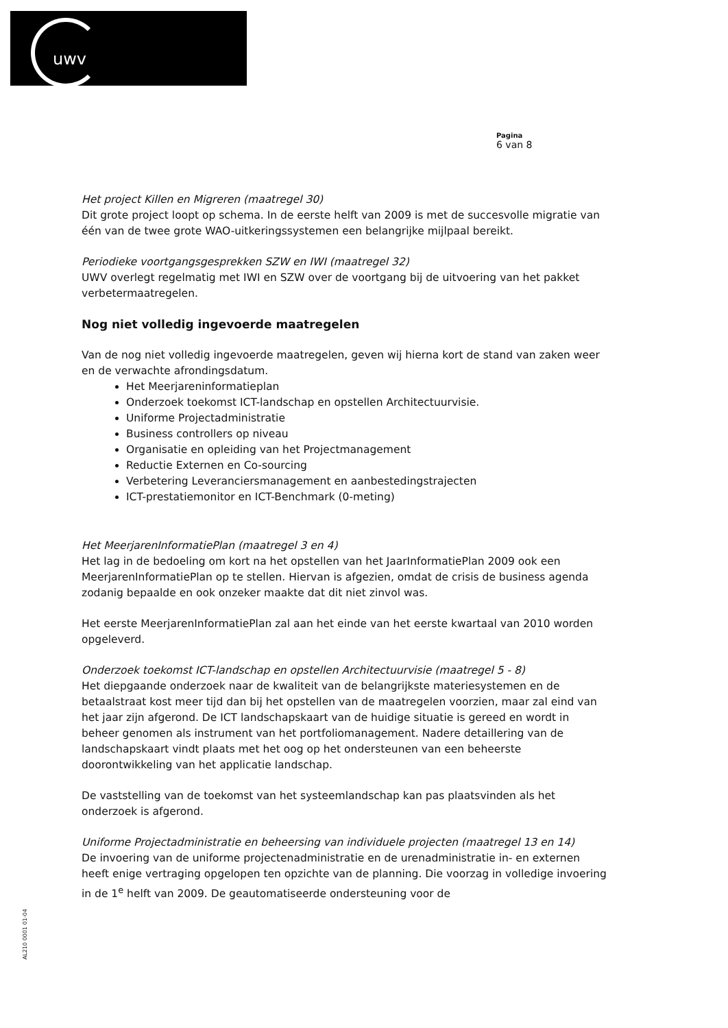uwv
Pagina
6 van 8
Het project Killen en Migreren (maatregel 30)
Dit grote project loopt op schema. In de eerste helft van 2009 is met de succesvolle migratie van één van de twee grote WAO-uitkeringssystemen een belangrijke mijlpaal bereikt.
Periodieke voortgangsgesprekken SZW en IWI (maatregel 32)
UWV overlegt regelmatig met IWI en SZW over de voortgang bij de uitvoering van het pakket verbetermaatregelen.
Nog niet volledig ingevoerde maatregelen
Van de nog niet volledig ingevoerde maatregelen, geven wij hierna kort de stand van zaken weer en de verwachte afrondingsdatum.
Het Meerjareninformatieplan
Onderzoek toekomst ICT-landschap en opstellen Architectuurvisie.
Uniforme Projectadministratie
Business controllers op niveau
Organisatie en opleiding van het Projectmanagement
Reductie Externen en Co-sourcing
Verbetering Leveranciersmanagement en aanbestedingstrajecten
ICT-prestatiemonitor en ICT-Benchmark (0-meting)
Het MeerjarenInformatiePlan (maatregel 3 en 4)
Het lag in de bedoeling om kort na het opstellen van het JaarInformatiePlan 2009 ook een MeerjarenInformatiePlan op te stellen. Hiervan is afgezien, omdat de crisis de business agenda zodanig bepaalde en ook onzeker maakte dat dit niet zinvol was.
Het eerste MeerjarenInformatiePlan zal aan het einde van het eerste kwartaal van 2010 worden opgeleverd.
Onderzoek toekomst ICT-landschap en opstellen Architectuurvisie (maatregel 5 - 8)
Het diepgaande onderzoek naar de kwaliteit van de belangrijkste materiesystemen en de betaalstraat kost meer tijd dan bij het opstellen van de maatregelen voorzien, maar zal eind van het jaar zijn afgerond. De ICT landschapskaart van de huidige situatie is gereed en wordt in beheer genomen als instrument van het portfoliomanagement. Nadere detaillering van de landschapskaart vindt plaats met het oog op het ondersteunen van een beheerste doorontwikkeling van het applicatie landschap.
De vaststelling van de toekomst van het systeemlandschap kan pas plaatsvinden als het onderzoek is afgerond.
Uniforme Projectadministratie en beheersing van individuele projecten (maatregel 13 en 14)
De invoering van de uniforme projectenadministratie en de urenadministratie in- en externen heeft enige vertraging opgelopen ten opzichte van de planning. Die voorzag in volledige invoering in de 1<sup>e</sup> helft van 2009. De geautomatiseerde ondersteuning voor de
AL210 0001 01-04